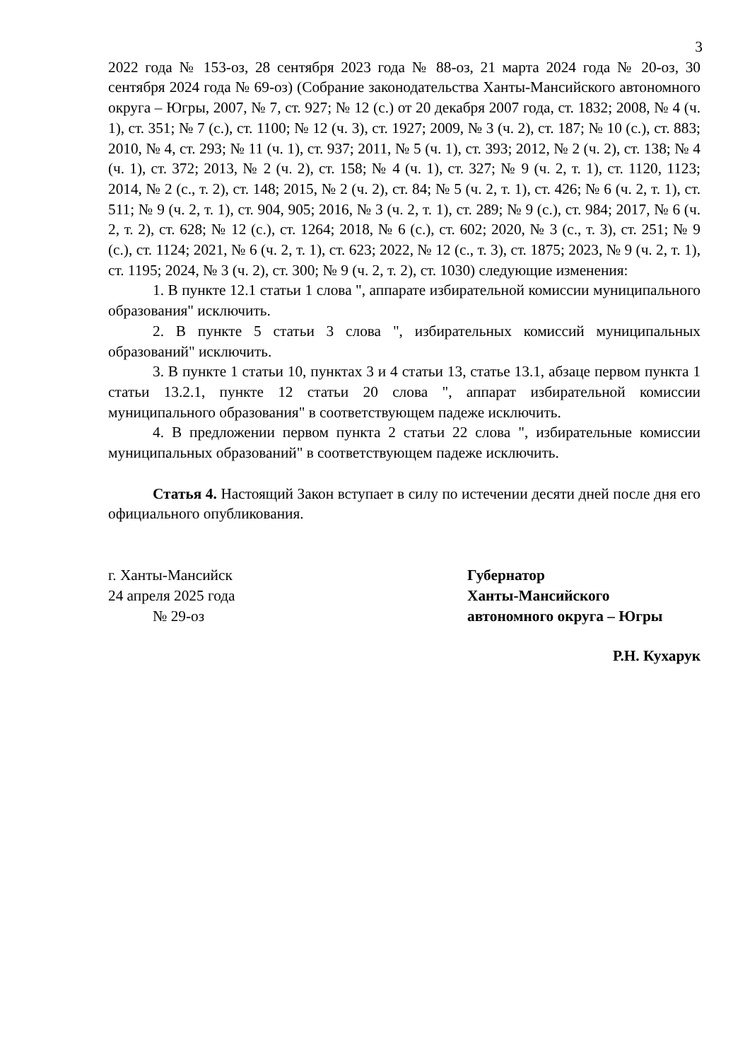3
2022 года № 153-оз, 28 сентября 2023 года № 88-оз, 21 марта 2024 года № 20-оз, 30 сентября 2024 года № 69-оз) (Собрание законодательства Ханты-Мансийского автономного округа – Югры, 2007, № 7, ст. 927; № 12 (с.) от 20 декабря 2007 года, ст. 1832; 2008, № 4 (ч. 1), ст. 351; № 7 (с.), ст. 1100; № 12 (ч. 3), ст. 1927; 2009, № 3 (ч. 2), ст. 187; № 10 (с.), ст. 883; 2010, № 4, ст. 293; № 11 (ч. 1), ст. 937; 2011, № 5 (ч. 1), ст. 393; 2012, № 2 (ч. 2), ст. 138; № 4 (ч. 1), ст. 372; 2013, № 2 (ч. 2), ст. 158; № 4 (ч. 1), ст. 327; № 9 (ч. 2, т. 1), ст. 1120, 1123; 2014, № 2 (с., т. 2), ст. 148; 2015, № 2 (ч. 2), ст. 84; № 5 (ч. 2, т. 1), ст. 426; № 6 (ч. 2, т. 1), ст. 511; № 9 (ч. 2, т. 1), ст. 904, 905; 2016, № 3 (ч. 2, т. 1), ст. 289; № 9 (с.), ст. 984; 2017, № 6 (ч. 2, т. 2), ст. 628; № 12 (с.), ст. 1264; 2018, № 6 (с.), ст. 602; 2020, № 3 (с., т. 3), ст. 251; № 9 (с.), ст. 1124; 2021, № 6 (ч. 2, т. 1), ст. 623; 2022, № 12 (с., т. 3), ст. 1875; 2023, № 9 (ч. 2, т. 1), ст. 1195; 2024, № 3 (ч. 2), ст. 300; № 9 (ч. 2, т. 2), ст. 1030) следующие изменения:
1. В пункте 12.1 статьи 1 слова ", аппарате избирательной комиссии муниципального образования" исключить.
2. В пункте 5 статьи 3 слова ", избирательных комиссий муниципальных образований" исключить.
3. В пункте 1 статьи 10, пунктах 3 и 4 статьи 13, статье 13.1, абзаце первом пункта 1 статьи 13.2.1, пункте 12 статьи 20 слова ", аппарат избирательной комиссии муниципального образования" в соответствующем падеже исключить.
4. В предложении первом пункта 2 статьи 22 слова ", избирательные комиссии муниципальных образований" в соответствующем падеже исключить.
Статья 4. Настоящий Закон вступает в силу по истечении десяти дней после дня его официального опубликования.
г. Ханты-Мансийск
24 апреля 2025 года
№ 29-оз
Губернатор
Ханты-Мансийского
автономного округа – Югры
Р.Н. Кухарук